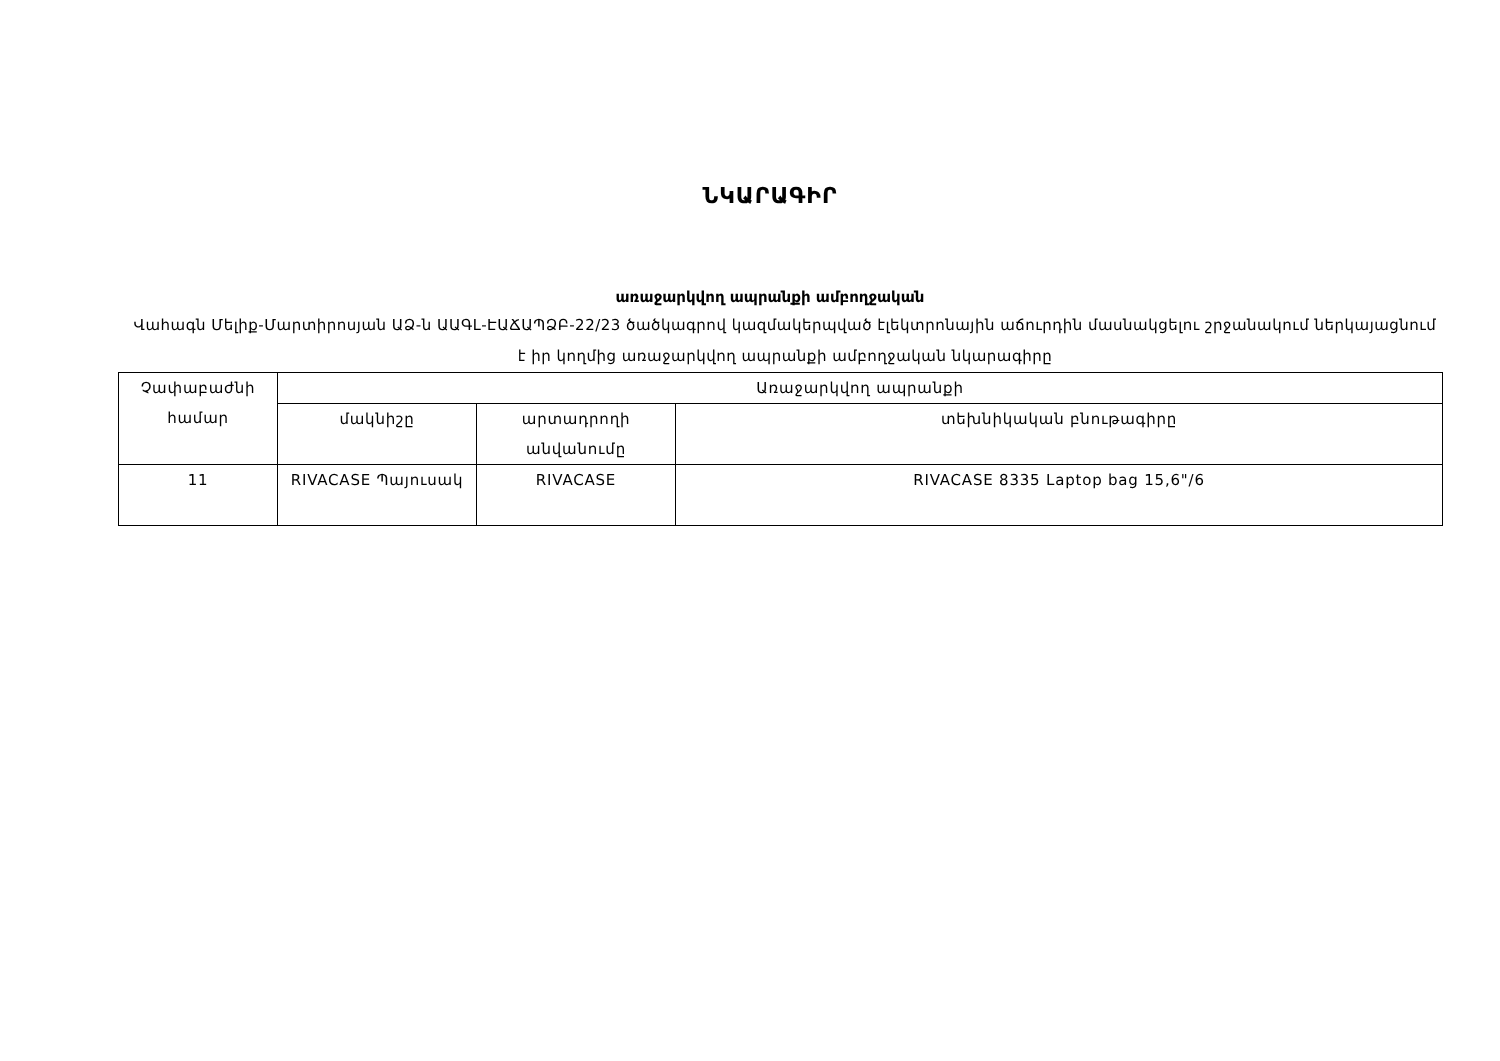ՆԿԱՐԱԳԻՐ
առաջարկվող ապրանքի ամբողջական
Վահագն Մելիք-Մարտիրոսյան ԱՁ-ն ԱԱԳԼ-ԷԱՃԱՊՁԲ-22/23 ծածկագրով կազմակերպված էլեկտրոնային աճուրդին մասնակցելու շրջանակում ներկայացնում է իր կողմից առաջարկվող ապրանքի ամբողջական նկարագիրը
| Չափաբաժնի համար | Առաջարկվող ապրանքի | | |
| --- | --- | --- | --- |
| | մակնիշը | արտադրողի անվանումը | տեխնիկական բնութագիրը |
| 11 | RIVACASE Պայուսակ | RIVACASE | RIVACASE 8335 Laptop bag 15,6"/6 |